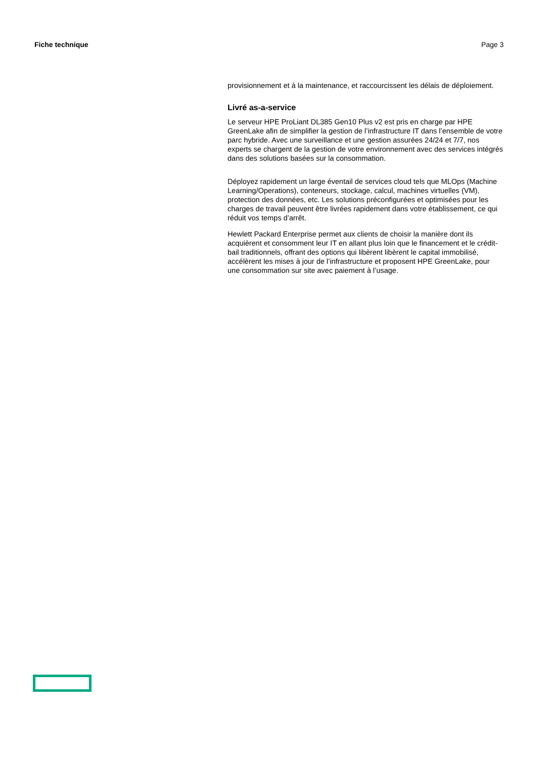Fiche technique Page 3
provisionnement et à la maintenance, et raccourcissent les délais de déploiement.
Livré as-a-service
Le serveur HPE ProLiant DL385 Gen10 Plus v2 est pris en charge par HPE GreenLake afin de simplifier la gestion de l’infrastructure IT dans l’ensemble de votre parc hybride. Avec une surveillance et une gestion assurées 24/24 et 7/7, nos experts se chargent de la gestion de votre environnement avec des services intégrés dans des solutions basées sur la consommation.
Déployez rapidement un large éventail de services cloud tels que MLOps (Machine Learning/Operations), conteneurs, stockage, calcul, machines virtuelles (VM), protection des données, etc. Les solutions préconfigurées et optimisées pour les charges de travail peuvent être livrées rapidement dans votre établissement, ce qui réduit vos temps d’arrêt.
Hewlett Packard Enterprise permet aux clients de choisir la manière dont ils acquièrent et consomment leur IT en allant plus loin que le financement et le crédit-bail traditionnels, offrant des options qui libèrent libèrent le capital immobilisé, accélèrent les mises à jour de l’infrastructure et proposent HPE GreenLake, pour une consommation sur site avec paiement à l’usage.